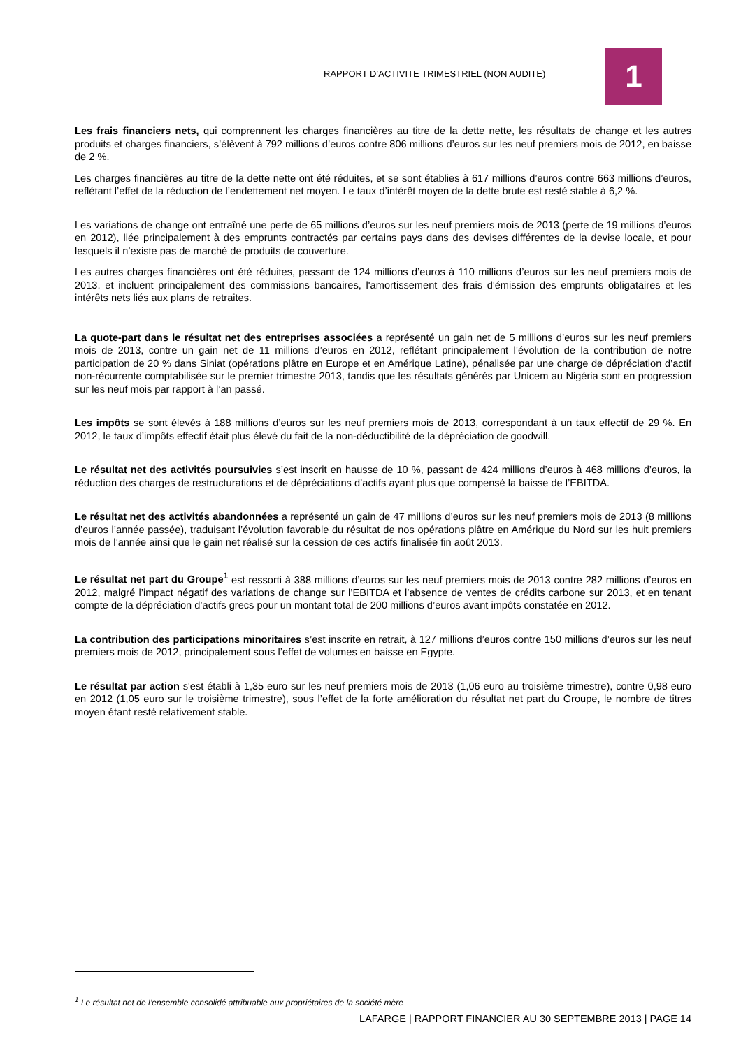RAPPORT D’ACTIVITE TRIMESTRIEL (NON AUDITE)
1
Les frais financiers nets, qui comprennent les charges financières au titre de la dette nette, les résultats de change et les autres produits et charges financiers, s’élèvent à 792 millions d’euros contre 806 millions d’euros sur les neuf premiers mois de 2012, en baisse de 2 %.
Les charges financières au titre de la dette nette ont été réduites, et se sont établies à 617 millions d’euros contre 663 millions d’euros, reflétant l’effet de la réduction de l’endettement net moyen. Le taux d’intérêt moyen de la dette brute est resté stable à 6,2 %.
Les variations de change ont entraîné une perte de 65 millions d’euros sur les neuf premiers mois de 2013 (perte de 19 millions d’euros en 2012), liée principalement à des emprunts contractés par certains pays dans des devises différentes de la devise locale, et pour lesquels il n’existe pas de marché de produits de couverture.
Les autres charges financières ont été réduites, passant de 124 millions d’euros à 110 millions d’euros sur les neuf premiers mois de 2013, et incluent principalement des commissions bancaires, l'amortissement des frais d'émission des emprunts obligataires et les intérêts nets liés aux plans de retraites.
La quote-part dans le résultat net des entreprises associées a représenté un gain net de 5 millions d’euros sur les neuf premiers mois de 2013, contre un gain net de 11 millions d’euros en 2012, reflétant principalement l’évolution de la contribution de notre participation de 20 % dans Siniat (opérations plâtre en Europe et en Amérique Latine), pénalisée par une charge de dépréciation d’actif non-récurrente comptabilisée sur le premier trimestre 2013, tandis que les résultats générés par Unicem au Nigéria sont en progression sur les neuf mois par rapport à l’an passé.
Les impôts se sont élevés à 188 millions d’euros sur les neuf premiers mois de 2013, correspondant à un taux effectif de 29 %. En 2012, le taux d’impôts effectif était plus élevé du fait de la non-déductibilité de la dépréciation de goodwill.
Le résultat net des activités poursuivies s’est inscrit en hausse de 10 %, passant de 424 millions d’euros à 468 millions d’euros, la réduction des charges de restructurations et de dépréciations d’actifs ayant plus que compensé la baisse de l’EBITDA.
Le résultat net des activités abandonnées a représenté un gain de 47 millions d’euros sur les neuf premiers mois de 2013 (8 millions d’euros l’année passée), traduisant l’évolution favorable du résultat de nos opérations plâtre en Amérique du Nord sur les huit premiers mois de l’année ainsi que le gain net réalisé sur la cession de ces actifs finalisée fin août 2013.
Le résultat net part du Groupe<sup>1</sup> est ressorti à 388 millions d’euros sur les neuf premiers mois de 2013 contre 282 millions d’euros en 2012, malgré l’impact négatif des variations de change sur l’EBITDA et l’absence de ventes de crédits carbone sur 2013, et en tenant compte de la dépréciation d’actifs grecs pour un montant total de 200 millions d’euros avant impôts constatée en 2012.
La contribution des participations minoritaires s’est inscrite en retrait, à 127 millions d’euros contre 150 millions d’euros sur les neuf premiers mois de 2012, principalement sous l’effet de volumes en baisse en Egypte.
Le résultat par action s'est établi à 1,35 euro sur les neuf premiers mois de 2013 (1,06 euro au troisième trimestre), contre 0,98 euro en 2012 (1,05 euro sur le troisième trimestre), sous l’effet de la forte amélioration du résultat net part du Groupe, le nombre de titres moyen étant resté relativement stable.
<sup>1</sup> Le résultat net de l’ensemble consolidé attribuable aux propriétaires de la société mère
LAFARGE | RAPPORT FINANCIER AU 30 SEPTEMBRE 2013 | PAGE 14